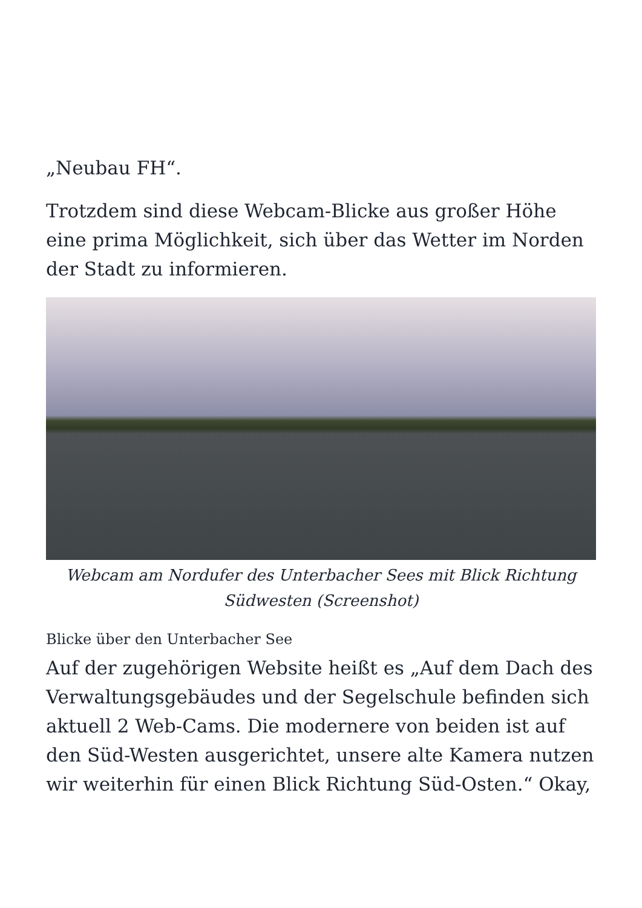„Neubau FH“.
Trotzdem sind diese Webcam-Blicke aus großer Höhe eine prima Möglichkeit, sich über das Wetter im Norden der Stadt zu informieren.
Webcam am Nordufer des Unterbacher Sees mit Blick Richtung Südwesten (Screenshot)
Blicke über den Unterbacher See
Auf der zugehörigen Website heißt es „Auf dem Dach des Verwaltungsgebäudes und der Segelschule befinden sich aktuell 2 Web-Cams. Die modernere von beiden ist auf den Süd-Westen ausgerichtet, unsere alte Kamera nutzen wir weiterhin für einen Blick Richtung Süd-Osten.“ Okay,